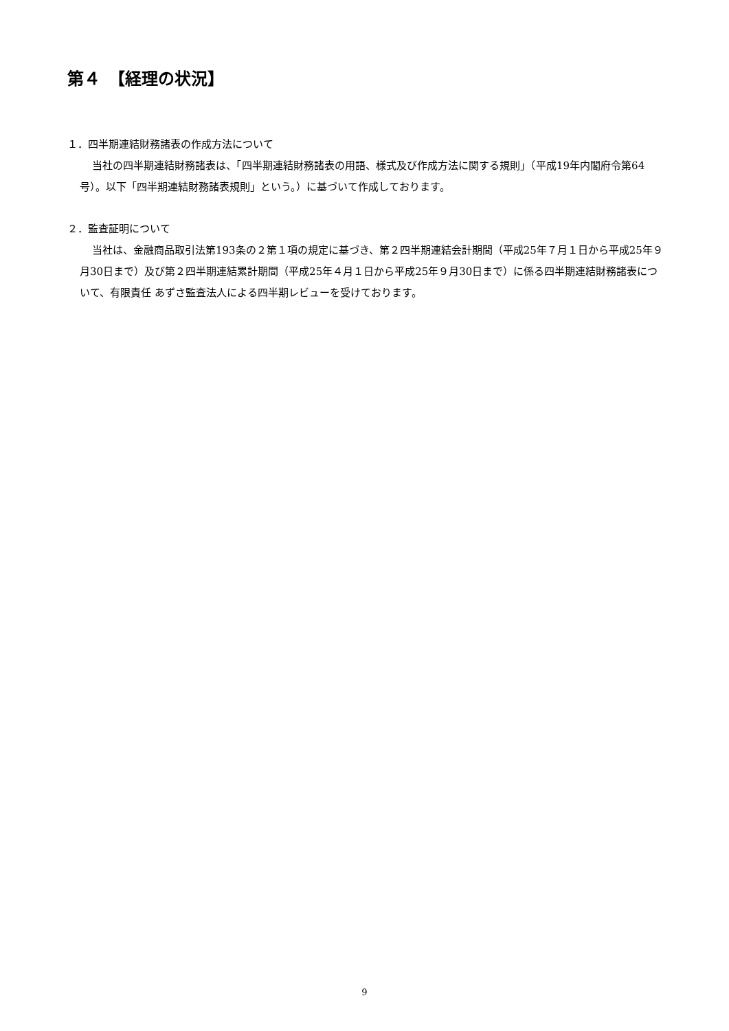第４　【経理の状況】
１．四半期連結財務諸表の作成方法について
当社の四半期連結財務諸表は、「四半期連結財務諸表の用語、様式及び作成方法に関する規則」（平成19年内閣府令第64号）。以下「四半期連結財務諸表規則」という。）に基づいて作成しております。
２．監査証明について
当社は、金融商品取引法第193条の２第１項の規定に基づき、第２四半期連結会計期間（平成25年７月１日から平成25年９月30日まで）及び第２四半期連結累計期間（平成25年４月１日から平成25年９月30日まで）に係る四半期連結財務諸表について、有限責任 あずさ監査法人による四半期レビューを受けております。
9